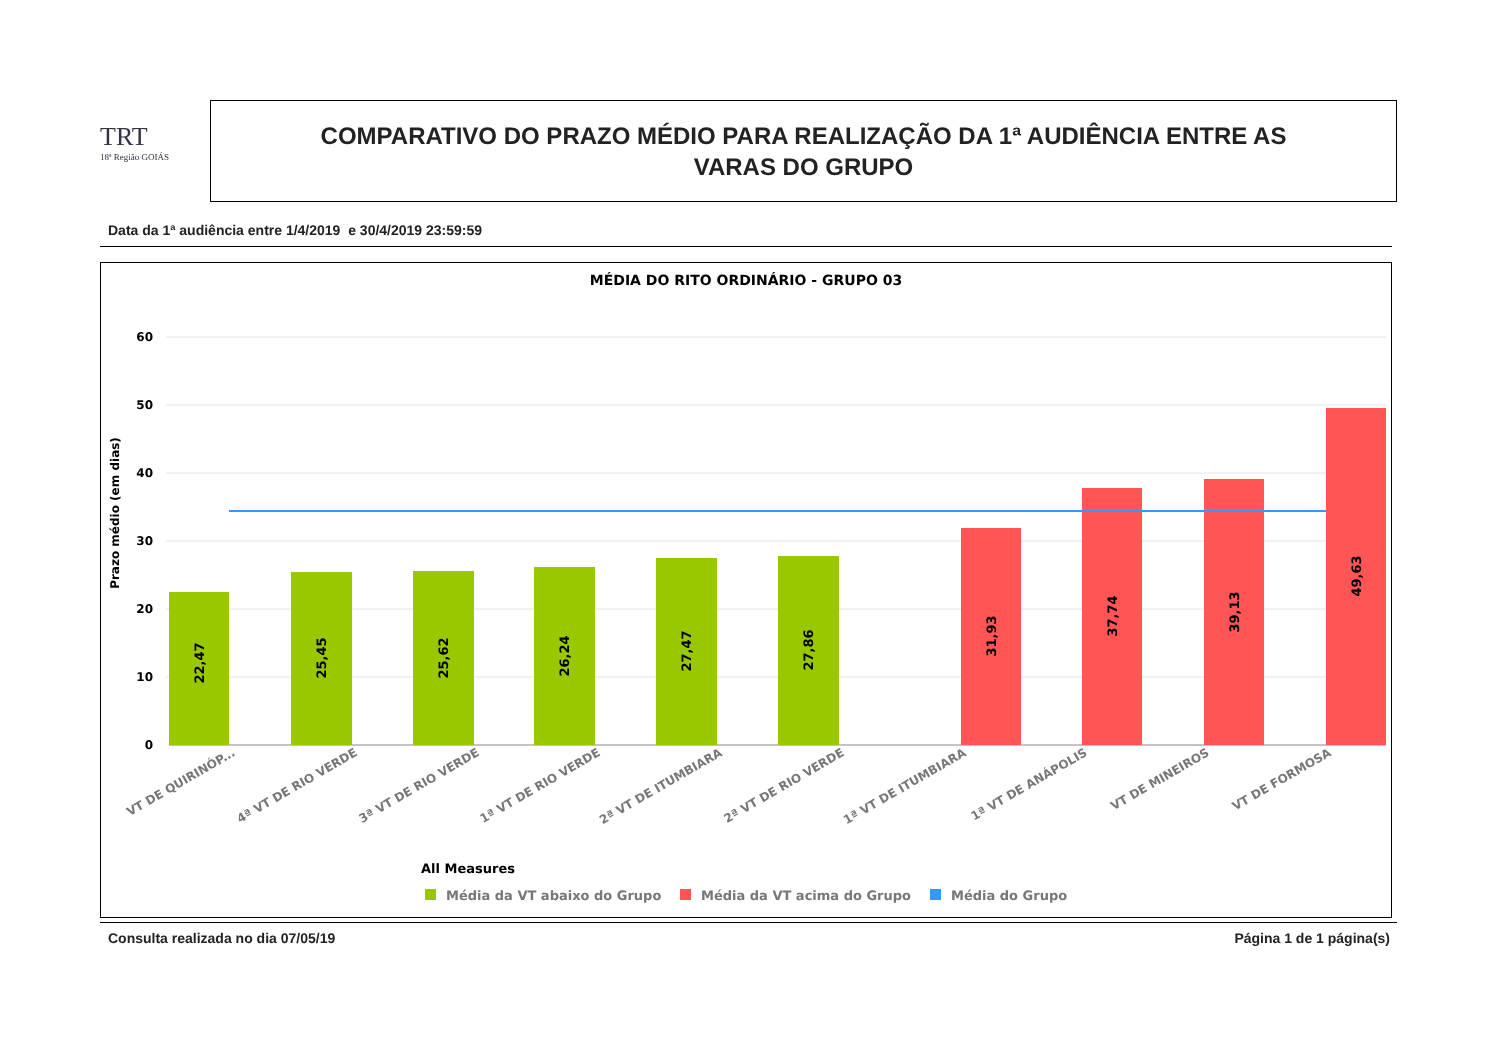TRT
18ª Região GOIÁS
COMPARATIVO DO PRAZO MÉDIO PARA REALIZAÇÃO DA 1ª AUDIÊNCIA ENTRE AS
VARAS DO GRUPO
Data da 1ª audiência entre 1/4/2019 e 30/4/2019 23:59:59
MÉDIA DO RITO ORDINÁRIO - GRUPO 03
60
50
40
30
20
10
0
Prazo médio (em dias)
22,47
25,45
25,62
26,24
27,47
27,86
31,93
37,74
39,13
49,63
VT DE QUIRINÓP...
4ª VT DE RIO VERDE
3ª VT DE RIO VERDE
1ª VT DE RIO VERDE
2ª VT DE ITUMBIARA
2ª VT DE RIO VERDE
1ª VT DE ITUMBIARA
1ª VT DE ANÁPOLIS
VT DE MINEIROS
VT DE FORMOSA
All Measures
Média da VT abaixo do Grupo
Média da VT acima do Grupo
Média do Grupo
Consulta realizada no dia 07/05/19
Página 1 de 1 página(s)